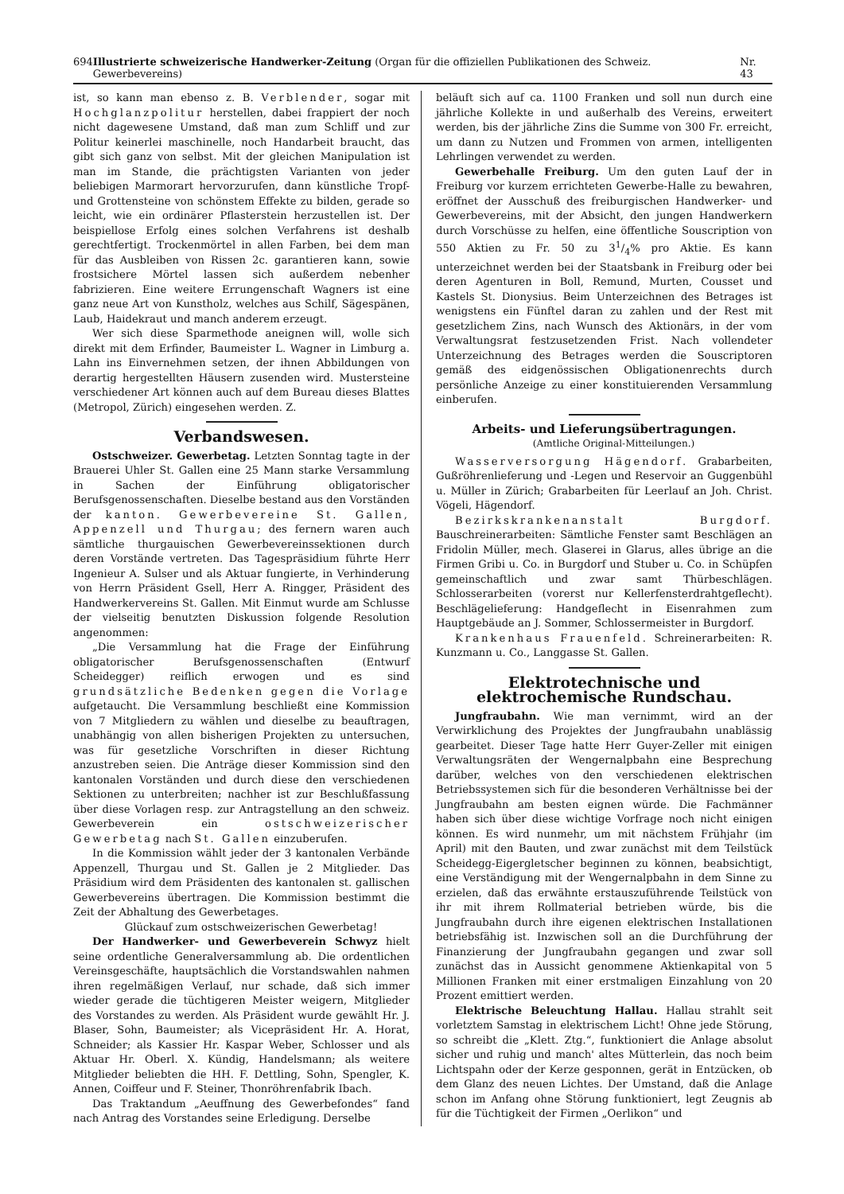694 Illustrierte schweizerische Handwerker-Zeitung (Organ für die offiziellen Publikationen des Schweiz. Gewerbevereins) Nr. 43
ist, so kann man ebenso z. B. Verblender, sogar mit Hochglanzpolitur herstellen, dabei frappiert der noch nicht dagewesene Umstand, daß man zum Schliff und zur Politur keinerlei maschinelle, noch Handarbeit braucht, das gibt sich ganz von selbst. Mit der gleichen Manipulation ist man im Stande, die prächtigsten Varianten von jeder beliebigen Marmorart hervorzurufen, dann künstliche Tropf- und Grottensteine von schönstem Effekte zu bilden, gerade so leicht, wie ein ordinärer Pflasterstein herzustellen ist. Der beispiellose Erfolg eines solchen Verfahrens ist deshalb gerechtfertigt. Trockenmörtel in allen Farben, bei dem man für das Ausbleiben von Rissen 2c. garantieren kann, sowie frostsichere Mörtel lassen sich außerdem nebenher fabrizieren. Eine weitere Errungenschaft Wagners ist eine ganz neue Art von Kunstholz, welches aus Schilf, Sägespänen, Laub, Haidekraut und manch anderem erzeugt.
Wer sich diese Sparmethode aneignen will, wolle sich direkt mit dem Erfinder, Baumeister L. Wagner in Limburg a. Lahn ins Einvernehmen setzen, der ihnen Abbildungen von derartig hergestellten Häusern zusenden wird. Mustersteine verschiedener Art können auch auf dem Bureau dieses Blattes (Metropol, Zürich) eingesehen werden. Z.
Verbandswesen.
Ostschweizer. Gewerbetag. Letzten Sonntag tagte in der Brauerei Uhler St. Gallen eine 25 Mann starke Versammlung in Sachen der Einführung obligatorischer Berufsgenossenschaften. Dieselbe bestand aus den Vorständen der kanton. Gewerbevereine St. Gallen, Appenzell und Thurgau; des fernern waren auch sämtliche thurgauischen Gewerbevereinssektionen durch deren Vorstände vertreten. Das Tagespräsidium führte Herr Ingenieur A. Sulser und als Aktuar fungierte, in Verhinderung von Herrn Präsident Gsell, Herr A. Ringger, Präsident des Handwerkervereins St. Gallen. Mit Einmut wurde am Schlusse der vielseitig benutzten Diskussion folgende Resolution angenommen:
„Die Versammlung hat die Frage der Einführung obligatorischer Berufsgenossenschaften (Entwurf Scheidegger) reiflich erwogen und es sind grundsätzliche Bedenken gegen die Vorlage aufgetaucht. Die Versammlung beschließt eine Kommission von 7 Mitgliedern zu wählen und dieselbe zu beauftragen, unabhängig von allen bisherigen Projekten zu untersuchen, was für gesetzliche Vorschriften in dieser Richtung anzustreben seien. Die Anträge dieser Kommission sind den kantonalen Vorständen und durch diese den verschiedenen Sektionen zu unterbreiten; nachher ist zur Beschlußfassung über diese Vorlagen resp. zur Antragstellung an den schweiz. Gewerbeverein ein ostschweizerischer Gewerbetag nach St. Gallen einzuberufen.
In die Kommission wählt jeder der 3 kantonalen Verbände Appenzell, Thurgau und St. Gallen je 2 Mitglieder. Das Präsidium wird dem Präsidenten des kantonalen st. gallischen Gewerbevereins übertragen. Die Kommission bestimmt die Zeit der Abhaltung des Gewerbetages.
Glückauf zum ostschweizerischen Gewerbetag!
Der Handwerker- und Gewerbeverein Schwyz hielt seine ordentliche Generalversammlung ab. Die ordentlichen Vereinsgeschäfte, hauptsächlich die Vorstandswahlen nahmen ihren regelmäßigen Verlauf, nur schade, daß sich immer wieder gerade die tüchtigeren Meister weigern, Mitglieder des Vorstandes zu werden. Als Präsident wurde gewählt Hr. J. Blaser, Sohn, Baumeister; als Vicepräsident Hr. A. Horat, Schneider; als Kassier Hr. Kaspar Weber, Schlosser und als Aktuar Hr. Oberl. X. Kündig, Handelsmann; als weitere Mitglieder beliebten die HH. F. Dettling, Sohn, Spengler, K. Annen, Coiffeur und F. Steiner, Thonröhrenfabrik Ibach.
Das Traktandum „Aeuffnung des Gewerbefondes“ fand nach Antrag des Vorstandes seine Erledigung. Derselbe
beläuft sich auf ca. 1100 Franken und soll nun durch eine jährliche Kollekte in und außerhalb des Vereins, erweitert werden, bis der jährliche Zins die Summe von 300 Fr. erreicht, um dann zu Nutzen und Frommen von armen, intelligenten Lehrlingen verwendet zu werden.
Gewerbehalle Freiburg. Um den guten Lauf der in Freiburg vor kurzem errichteten Gewerbe-Halle zu bewahren, eröffnet der Ausschuß des freiburgischen Handwerker- und Gewerbevereins, mit der Absicht, den jungen Handwerkern durch Vorschüsse zu helfen, eine öffentliche Souscription von 550 Aktien zu Fr. 50 zu 31/4% pro Aktie. Es kann unterzeichnet werden bei der Staatsbank in Freiburg oder bei deren Agenturen in Boll, Remund, Murten, Cousset und Kastels St. Dionysius. Beim Unterzeichnen des Betrages ist wenigstens ein Fünftel daran zu zahlen und der Rest mit gesetzlichem Zins, nach Wunsch des Aktionärs, in der vom Verwaltungsrat festzusetzenden Frist. Nach vollendeter Unterzeichnung des Betrages werden die Souscriptoren gemäß des eidgenössischen Obligationenrechts durch persönliche Anzeige zu einer konstituierenden Versammlung einberufen.
Arbeits- und Lieferungsübertragungen.
(Amtliche Original-Mitteilungen.)
Wasserversorgung Hägendorf. Grabarbeiten, Gußröhrenlieferung und -Legen und Reservoir an Guggenbühl u. Müller in Zürich; Grabarbeiten für Leerlauf an Joh. Christ. Vögeli, Hägendorf.
Bezirkskrankenanstalt Burgdorf. Bauschreinerarbeiten: Sämtliche Fenster samt Beschlägen an Fridolin Müller, mech. Glaserei in Glarus, alles übrige an die Firmen Gribi u. Co. in Burgdorf und Stuber u. Co. in Schüpfen gemeinschaftlich und zwar samt Thürbeschlägen. Schlosserarbeiten (vorerst nur Kellerfensterdrahtgeflecht). Beschlägelieferung: Handgeflecht in Eisenrahmen zum Hauptgebäude an J. Sommer, Schlossermeister in Burgdorf.
Krankenhaus Frauenfeld. Schreinerarbeiten: R. Kunzmann u. Co., Langgasse St. Gallen.
Elektrotechnische und elektrochemische Rundschau.
Jungfraubahn. Wie man vernimmt, wird an der Verwirklichung des Projektes der Jungfraubahn unablässig gearbeitet. Dieser Tage hatte Herr Guyer-Zeller mit einigen Verwaltungsräten der Wengernalpbahn eine Besprechung darüber, welches von den verschiedenen elektrischen Betriebssystemen sich für die besonderen Verhältnisse bei der Jungfraubahn am besten eignen würde. Die Fachmänner haben sich über diese wichtige Vorfrage noch nicht einigen können. Es wird nunmehr, um mit nächstem Frühjahr (im April) mit den Bauten, und zwar zunächst mit dem Teilstück Scheidegg-Eigergletscher beginnen zu können, beabsichtigt, eine Verständigung mit der Wengernalpbahn in dem Sinne zu erzielen, daß das erwähnte erstauszuführende Teilstück von ihr mit ihrem Rollmaterial betrieben würde, bis die Jungfraubahn durch ihre eigenen elektrischen Installationen betriebsfähig ist. Inzwischen soll an die Durchführung der Finanzierung der Jungfraubahn gegangen und zwar soll zunächst das in Aussicht genommene Aktienkapital von 5 Millionen Franken mit einer erstmaligen Einzahlung von 20 Prozent emittiert werden.
Elektrische Beleuchtung Hallau. Hallau strahlt seit vorletztem Samstag in elektrischem Licht! Ohne jede Störung, so schreibt die „Klett. Ztg.“, funktioniert die Anlage absolut sicher und ruhig und manch' altes Mütterlein, das noch beim Lichtspahn oder der Kerze gesponnen, gerät in Entzücken, ob dem Glanz des neuen Lichtes. Der Umstand, daß die Anlage schon im Anfang ohne Störung funktioniert, legt Zeugnis ab für die Tüchtigkeit der Firmen „Oerlikon“ und